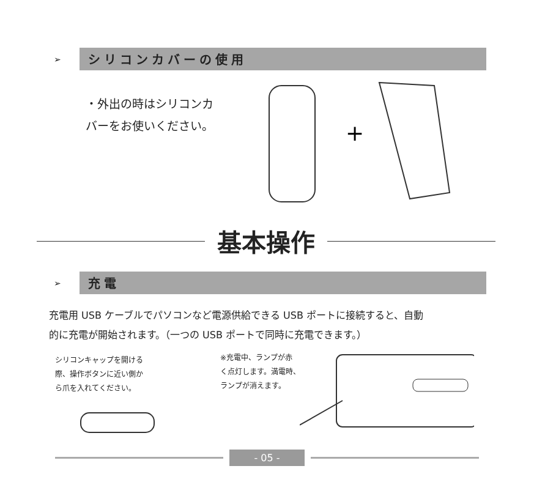➢
シリコンカバーの使用
・外出の時はシリコンカ
バーをお使いください。
+
基本操作
➢
充電
充電用 USB ケーブルでパソコンなど電源供給できる USB ポートに接続すると、自動
的に充電が開始されます。（一つの USB ポートで同時に充電できます。）
シリコンキャップを開ける
際、操作ボタンに近い側か
ら爪を入れてください。
※充電中、ランプが赤
く点灯します。満電時、
ランプが消えます。
- 05 -